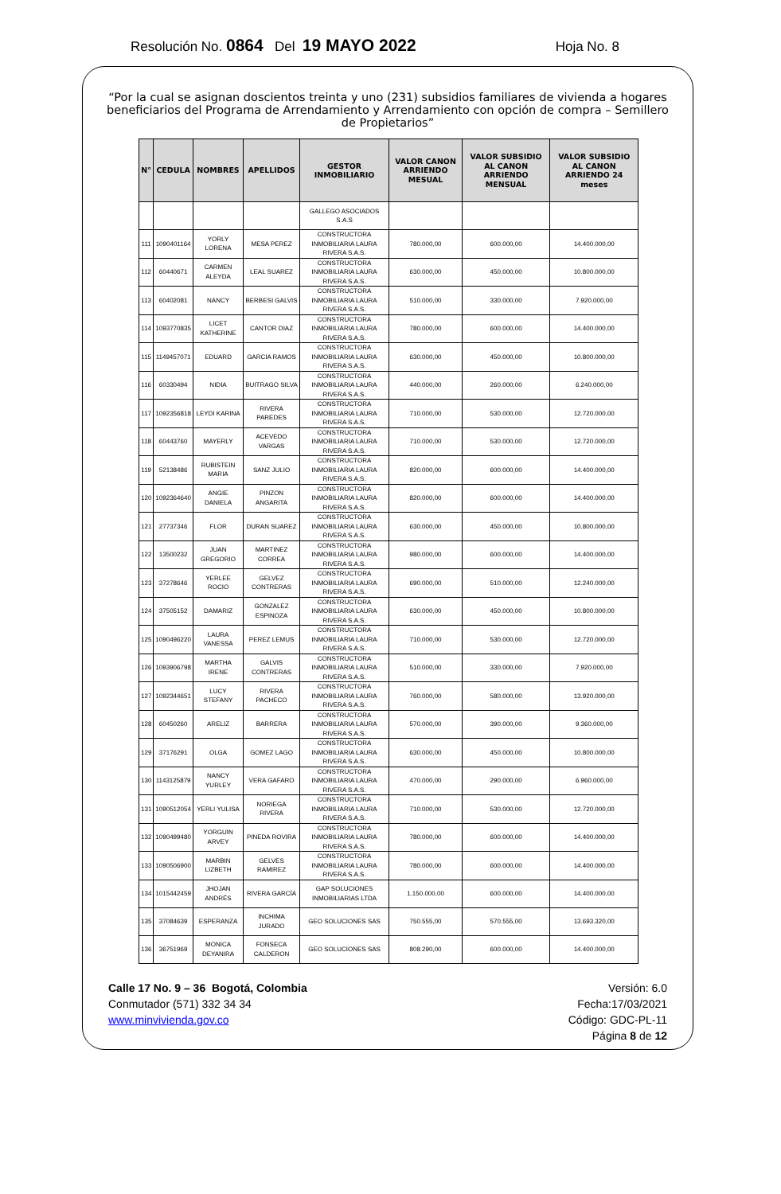Resolución No. 0864 Del 19 MAYO 2022 Hoja No. 8
“Por la cual se asignan doscientos treinta y uno (231) subsidios familiares de vivienda a hogares beneficiarios del Programa de Arrendamiento y Arrendamiento con opción de compra – Semillero de Propietarios”
| N° | CEDULA | NOMBRES | APELLIDOS | GESTOR INMOBILIARIO | VALOR CANON ARRIENDO MESUAL | VALOR SUBSIDIO AL CANON ARRIENDO MENSUAL | VALOR SUBSIDIO AL CANON ARRIENDO 24 meses |
| --- | --- | --- | --- | --- | --- | --- | --- |
| | | | | GALLEGO ASOCIADOS S.A.S | | | |
| 111 | 1090401164 | YORLY LORENA | MESA PEREZ | CONSTRUCTORA INMOBILIARIA LAURA RIVERA S.A.S. | 780.000,00 | 600.000,00 | 14.400.000,00 |
| 112 | 60440671 | CARMEN ALEYDA | LEAL SUAREZ | CONSTRUCTORA INMOBILIARIA LAURA RIVERA S.A.S. | 630.000,00 | 450.000,00 | 10.800.000,00 |
| 113 | 60402081 | NANCY | BERBESI GALVIS | CONSTRUCTORA INMOBILIARIA LAURA RIVERA S.A.S. | 510.000,00 | 330.000,00 | 7.920.000,00 |
| 114 | 1093770835 | LICET KATHERINE | CANTOR DIAZ | CONSTRUCTORA INMOBILIARIA LAURA RIVERA S.A.S. | 780.000,00 | 600.000,00 | 14.400.000,00 |
| 115 | 1149457071 | EDUARD | GARCIA RAMOS | CONSTRUCTORA INMOBILIARIA LAURA RIVERA S.A.S. | 630.000,00 | 450.000,00 | 10.800.000,00 |
| 116 | 60330494 | NIDIA | BUITRAGO SILVA | CONSTRUCTORA INMOBILIARIA LAURA RIVERA S.A.S. | 440.000,00 | 260.000,00 | 6.240.000,00 |
| 117 | 1092356818 | LEYDI KARINA | RIVERA PAREDES | CONSTRUCTORA INMOBILIARIA LAURA RIVERA S.A.S. | 710.000,00 | 530.000,00 | 12.720.000,00 |
| 118 | 60443760 | MAYERLY | ACEVEDO VARGAS | CONSTRUCTORA INMOBILIARIA LAURA RIVERA S.A.S. | 710.000,00 | 530.000,00 | 12.720.000,00 |
| 119 | 52138486 | RUBISTEIN MARIA | SANZ JULIO | CONSTRUCTORA INMOBILIARIA LAURA RIVERA S.A.S. | 820.000,00 | 600.000,00 | 14.400.000,00 |
| 120 | 1092364640 | ANGIE DANIELA | PINZON ANGARITA | CONSTRUCTORA INMOBILIARIA LAURA RIVERA S.A.S. | 820.000,00 | 600.000,00 | 14.400.000,00 |
| 121 | 27737346 | FLOR | DURAN SUAREZ | CONSTRUCTORA INMOBILIARIA LAURA RIVERA S.A.S. | 630.000,00 | 450.000,00 | 10.800.000,00 |
| 122 | 13500232 | JUAN GREGORIO | MARTINEZ CORREA | CONSTRUCTORA INMOBILIARIA LAURA RIVERA S.A.S. | 980.000,00 | 600.000,00 | 14.400.000,00 |
| 123 | 37278646 | YERLEE ROCIO | GELVEZ CONTRERAS | CONSTRUCTORA INMOBILIARIA LAURA RIVERA S.A.S. | 690.000,00 | 510.000,00 | 12.240.000,00 |
| 124 | 37505152 | DAMARIZ | GONZALEZ ESPINOZA | CONSTRUCTORA INMOBILIARIA LAURA RIVERA S.A.S. | 630.000,00 | 450.000,00 | 10.800.000,00 |
| 125 | 1090496220 | LAURA VANESSA | PEREZ LEMUS | CONSTRUCTORA INMOBILIARIA LAURA RIVERA S.A.S. | 710.000,00 | 530.000,00 | 12.720.000,00 |
| 126 | 1093906798 | MARTHA IRENE | GALVIS CONTRERAS | CONSTRUCTORA INMOBILIARIA LAURA RIVERA S.A.S. | 510.000,00 | 330.000,00 | 7.920.000,00 |
| 127 | 1092344651 | LUCY STEFANY | RIVERA PACHECO | CONSTRUCTORA INMOBILIARIA LAURA RIVERA S.A.S. | 760.000,00 | 580.000,00 | 13.920.000,00 |
| 128 | 60450260 | ARELIZ | BARRERA | CONSTRUCTORA INMOBILIARIA LAURA RIVERA S.A.S. | 570.000,00 | 390.000,00 | 9.360.000,00 |
| 129 | 37176291 | OLGA | GOMEZ LAGO | CONSTRUCTORA INMOBILIARIA LAURA RIVERA S.A.S. | 630.000,00 | 450.000,00 | 10.800.000,00 |
| 130 | 1143125879 | NANCY YURLEY | VERA GAFARO | CONSTRUCTORA INMOBILIARIA LAURA RIVERA S.A.S. | 470.000,00 | 290.000,00 | 6.960.000,00 |
| 131 | 1090512054 | YERLI YULISA | NORIEGA RIVERA | CONSTRUCTORA INMOBILIARIA LAURA RIVERA S.A.S. | 710.000,00 | 530.000,00 | 12.720.000,00 |
| 132 | 1090499480 | YORGUIN ARVEY | PINEDA ROVIRA | CONSTRUCTORA INMOBILIARIA LAURA RIVERA S.A.S. | 780.000,00 | 600.000,00 | 14.400.000,00 |
| 133 | 1090506900 | MARBIN LIZBETH | GELVES RAMIREZ | CONSTRUCTORA INMOBILIARIA LAURA RIVERA S.A.S. | 780.000,00 | 600.000,00 | 14.400.000,00 |
| 134 | 1015442459 | JHOJAN ANDRÉS | RIVERA GARCÍA | GAP SOLUCIONES INMOBILIARIAS LTDA | 1.150.000,00 | 600.000,00 | 14.400.000,00 |
| 135 | 37084639 | ESPERANZA | INCHIMA JURADO | GEO SOLUCIONES SAS | 750.555,00 | 570.555,00 | 13.693.320,00 |
| 136 | 36751969 | MONICA DEYANIRA | FONSECA CALDERON | GEO SOLUCIONES SAS | 808.290,00 | 600.000,00 | 14.400.000,00 |
Calle 17 No. 9 – 36 Bogotá, Colombia
Conmutador (571) 332 34 34
www.minvivienda.gov.co
Versión: 6.0
Fecha:17/03/2021
Código: GDC-PL-11
Página 8 de 12